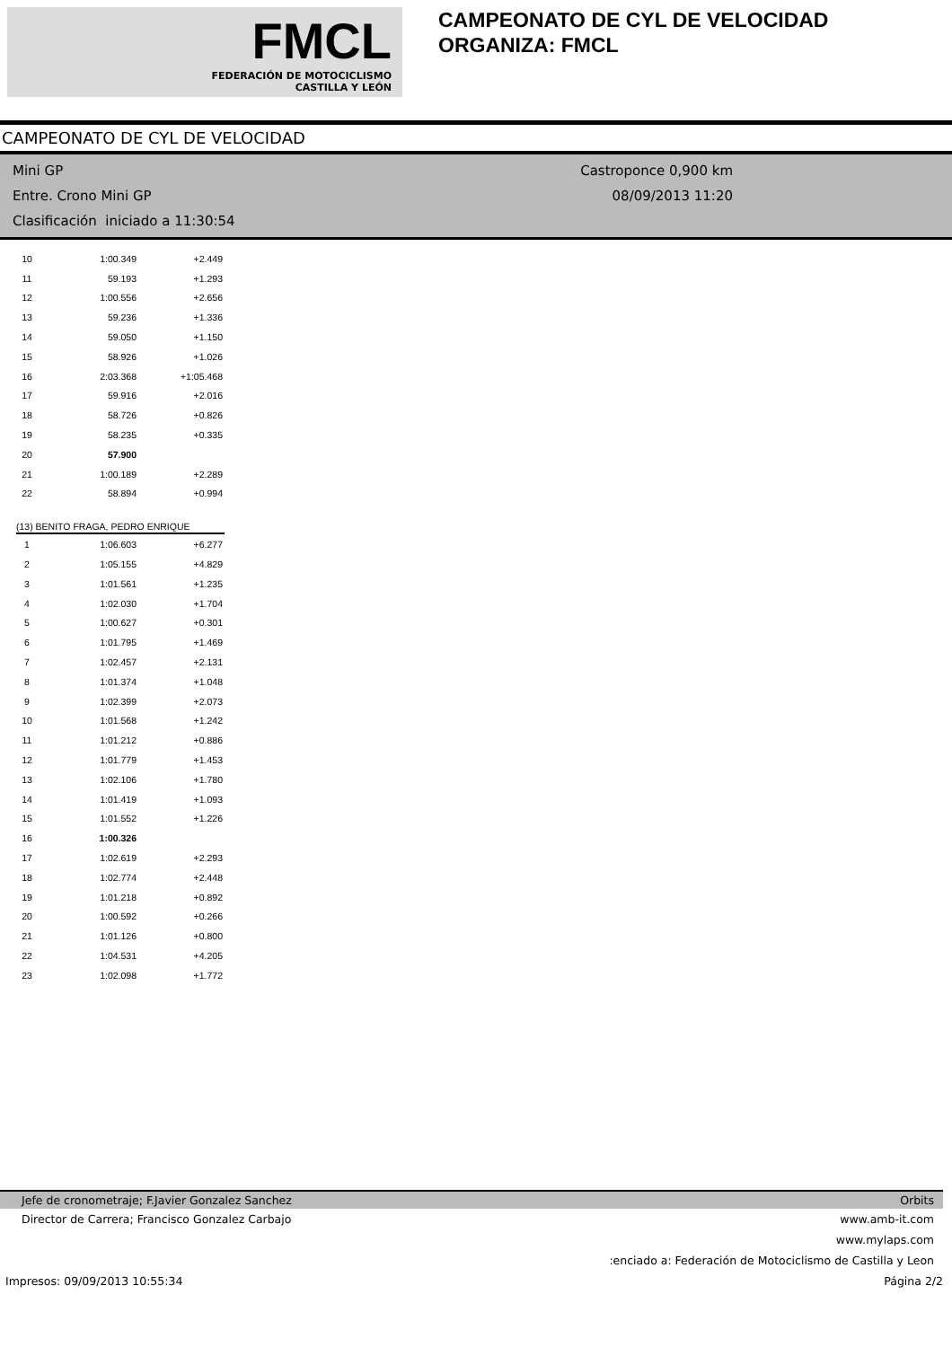FMCL
FEDERACIÓN DE MOTOCICLISMO
CASTILLA Y LEÓN
CAMPEONATO DE CYL DE VELOCIDAD
ORGANIZA: FMCL
CAMPEONATO DE CYL DE VELOCIDAD
Mini GP
Entre. Crono Mini GP
Clasificación iniciado a 11:30:54
Castroponce 0,900 km
08/09/2013 11:20
| 10 | 1:00.349 | +2.449 |
| 11 | 59.193 | +1.293 |
| 12 | 1:00.556 | +2.656 |
| 13 | 59.236 | +1.336 |
| 14 | 59.050 | +1.150 |
| 15 | 58.926 | +1.026 |
| 16 | 2:03.368 | +1:05.468 |
| 17 | 59.916 | +2.016 |
| 18 | 58.726 | +0.826 |
| 19 | 58.235 | +0.335 |
| 20 | 57.900 | |
| 21 | 1:00.189 | +2.289 |
| 22 | 58.894 | +0.994 |
(13) BENITO FRAGA, PEDRO ENRIQUE
| 1 | 1:06.603 | +6.277 |
| 2 | 1:05.155 | +4.829 |
| 3 | 1:01.561 | +1.235 |
| 4 | 1:02.030 | +1.704 |
| 5 | 1:00.627 | +0.301 |
| 6 | 1:01.795 | +1.469 |
| 7 | 1:02.457 | +2.131 |
| 8 | 1:01.374 | +1.048 |
| 9 | 1:02.399 | +2.073 |
| 10 | 1:01.568 | +1.242 |
| 11 | 1:01.212 | +0.886 |
| 12 | 1:01.779 | +1.453 |
| 13 | 1:02.106 | +1.780 |
| 14 | 1:01.419 | +1.093 |
| 15 | 1:01.552 | +1.226 |
| 16 | 1:00.326 | |
| 17 | 1:02.619 | +2.293 |
| 18 | 1:02.774 | +2.448 |
| 19 | 1:01.218 | +0.892 |
| 20 | 1:00.592 | +0.266 |
| 21 | 1:01.126 | +0.800 |
| 22 | 1:04.531 | +4.205 |
| 23 | 1:02.098 | +1.772 |
Jefe de cronometraje; F.Javier Gonzalez Sanchez Orbits
Director de Carrera; Francisco Gonzalez Carbajo www.amb-it.com
www.mylaps.com
:enciado a: Federación de Motociclismo de Castilla y Leon
Impresos: 09/09/2013 10:55:34 Página 2/2